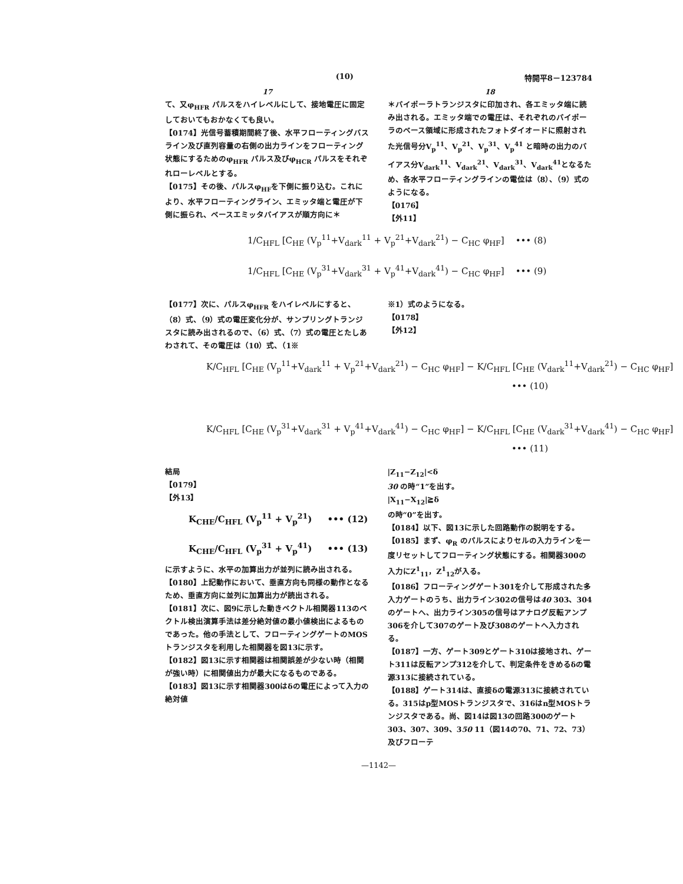(10) 特開平8－123784
17
て、又φ<sub>HFR</sub> パルスをハイレベルにして、接地電圧に固定しておいてもおかなくても良い。
【0174】光信号蓄積期間終了後、水平フローティングバスライン及び直列容量の右側の出力ラインをフローティング状態にするためのφ<sub>HFR</sub> パルス及びφ<sub>HCR</sub> パルスをそれぞれローレベルとする。
【0175】その後、パルスφ<sub>HF</sub>を下側に振り込む。これにより、水平フローティングライン、エミッタ端と電圧が下側に振られ、ベースエミッタバイアスが順方向に＊
18
＊バイポーラトランジスタに印加され、各エミッタ端に読み出される。エミッタ端での電圧は、それぞれのバイポーラのベース領域に形成されたフォトダイオードに照射された光信号分V<sub>p</sub><sup>11</sup>、V<sub>p</sub><sup>21</sup>、V<sub>p</sub><sup>31</sup>、V<sub>p</sub><sup>41</sup> と暗時の出力のバイアス分V<sub>dark</sub><sup>11</sup>、V<sub>dark</sub><sup>21</sup>、V<sub>dark</sub><sup>31</sup>、V<sub>dark</sub><sup>41</sup>となるため、各水平フローティングラインの電位は（8）、（9）式のようになる。
【0176】
【外11】
1/C<sub>HFL</sub> [C<sub>HE</sub> (V<sub>p</sub><sup>11</sup>+V<sub>dark</sub><sup>11</sup> + V<sub>p</sub><sup>21</sup>+V<sub>dark</sub><sup>21</sup>) − C<sub>HC</sub> φ<sub>HF</sub>] ••• (8)
1/C<sub>HFL</sub> [C<sub>HE</sub> (V<sub>p</sub><sup>31</sup>+V<sub>dark</sub><sup>31</sup> + V<sub>p</sub><sup>41</sup>+V<sub>dark</sub><sup>41</sup>) − C<sub>HC</sub> φ<sub>HF</sub>] ••• (9)
【0177】次に、パルスφ<sub>HFR</sub> をハイレベルにすると、（8）式、（9）式の電圧変化分が、サンプリングトランジスタに読み出されるので、（6）式、（7）式の電圧とたしあわされて、その電圧は（10）式、（1※
※1）式のようになる。
【0178】
【外12】
K/C<sub>HFL</sub> [C<sub>HE</sub> (V<sub>p</sub><sup>11</sup>+V<sub>dark</sub><sup>11</sup> + V<sub>p</sub><sup>21</sup>+V<sub>dark</sub><sup>21</sup>) − C<sub>HC</sub> φ<sub>HF</sub>] − K/C<sub>HFL</sub> [C<sub>HE</sub> (V<sub>dark</sub><sup>11</sup>+V<sub>dark</sub><sup>21</sup>) − C<sub>HC</sub> φ<sub>HF</sub>]
••• (10)
K/C<sub>HFL</sub> [C<sub>HE</sub> (V<sub>p</sub><sup>31</sup>+V<sub>dark</sub><sup>31</sup> + V<sub>p</sub><sup>41</sup>+V<sub>dark</sub><sup>41</sup>) − C<sub>HC</sub> φ<sub>HF</sub>] − K/C<sub>HFL</sub> [C<sub>HE</sub> (V<sub>dark</sub><sup>31</sup>+V<sub>dark</sub><sup>41</sup>) − C<sub>HC</sub> φ<sub>HF</sub>]
••• (11)
結局
【0179】
【外13】
K<sub>CHE</sub>/C<sub>HFL</sub> (V<sub>p</sub><sup>11</sup> + V<sub>p</sub><sup>21</sup>) ••• (12)
K<sub>CHE</sub>/C<sub>HFL</sub> (V<sub>p</sub><sup>31</sup> + V<sub>p</sub><sup>41</sup>) ••• (13)
に示すように、水平の加算出力が並列に読み出される。
【0180】上記動作において、垂直方向も同様の動作となるため、垂直方向に並列に加算出力が読出される。
【0181】次に、図9に示した動きベクトル相関器113のベクトル検出演算手法は差分絶対値の最小値検出によるものであった。他の手法として、フローティングゲートのMOSトランジスタを利用した相関器を図13に示す。
【0182】図13に示す相関器は相関誤差が少ない時（相関が強い時）に相関値出力が最大になるものである。
【0183】図13に示す相関器300はδの電圧によって入力の絶対値
|Z<sub>11</sub>−Z<sub>12</sub>|<δ
30 の時“1”を出す。
|X<sub>11</sub>−X<sub>12</sub>|≧δ
の時“0”を出す。
【0184】以下、図13に示した回路動作の説明をする。
【0185】まず、φ<sub>R</sub> のパルスによりセルの入力ラインを一度リセットしてフローティング状態にする。相関器300の入力にZ<sup>1</sup><sub>11</sub>，Z<sup>1</sup><sub>12</sub>が入る。
【0186】フローティングゲート301を介して形成された多入力ゲートのうち、出力ライン302の信号は40 303、304のゲートへ、出力ライン305の信号はアナログ反転アンプ306を介して307のゲート及び308のゲートへ入力される。
【0187】一方、ゲート309とゲート310は接地され、ゲート311は反転アンプ312を介して、判定条件をきめるδの電源313に接続されている。
【0188】ゲート314は、直接δの電源313に接続されている。315はp型MOSトランジスタで、316はn型MOSトランジスタである。尚、図14は図13の回路300のゲート303、307、309、350 11（図14の70、71、72、73）及びフローテ
—1142—